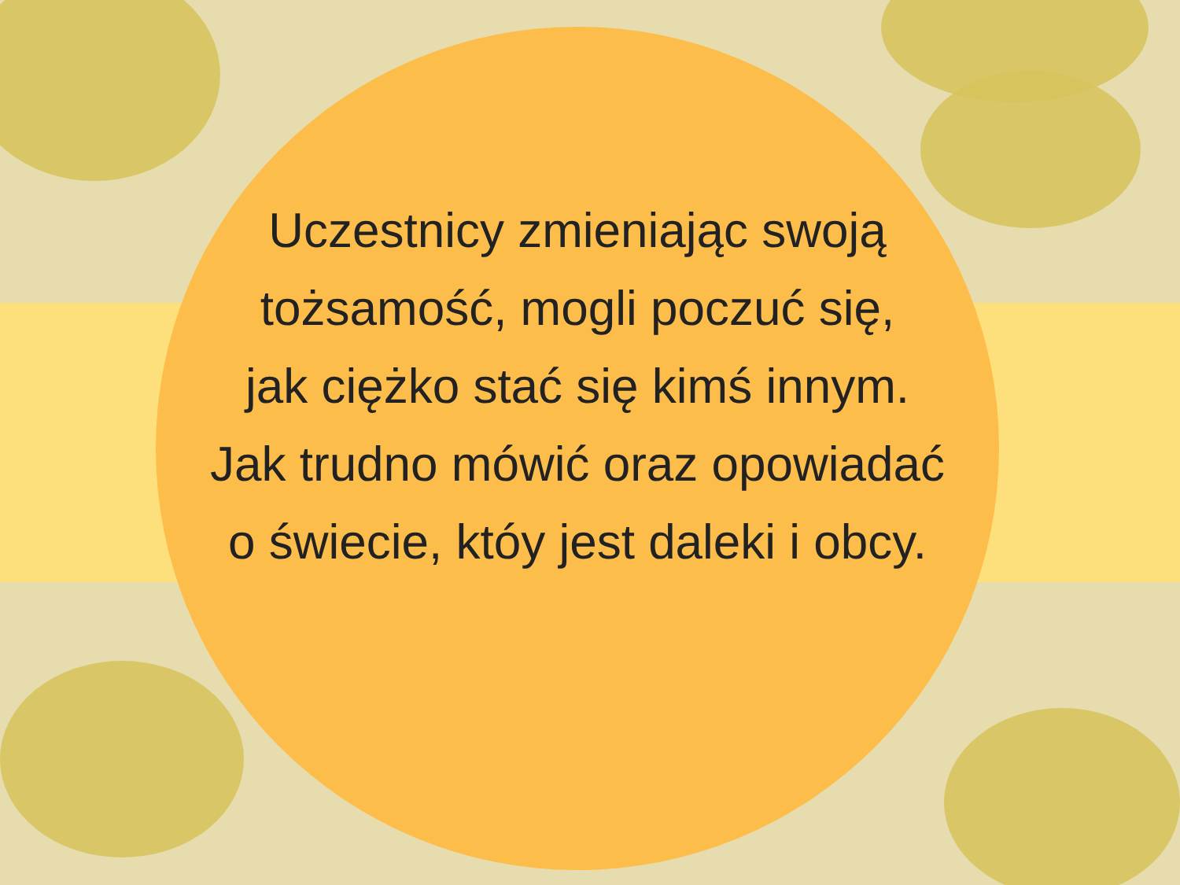Uczestnicy zmieniając swoją
tożsamość, mogli poczuć się,
jak ciężko stać się kimś innym.
Jak trudno mówić oraz opowiadać
o świecie, któy jest daleki i obcy.